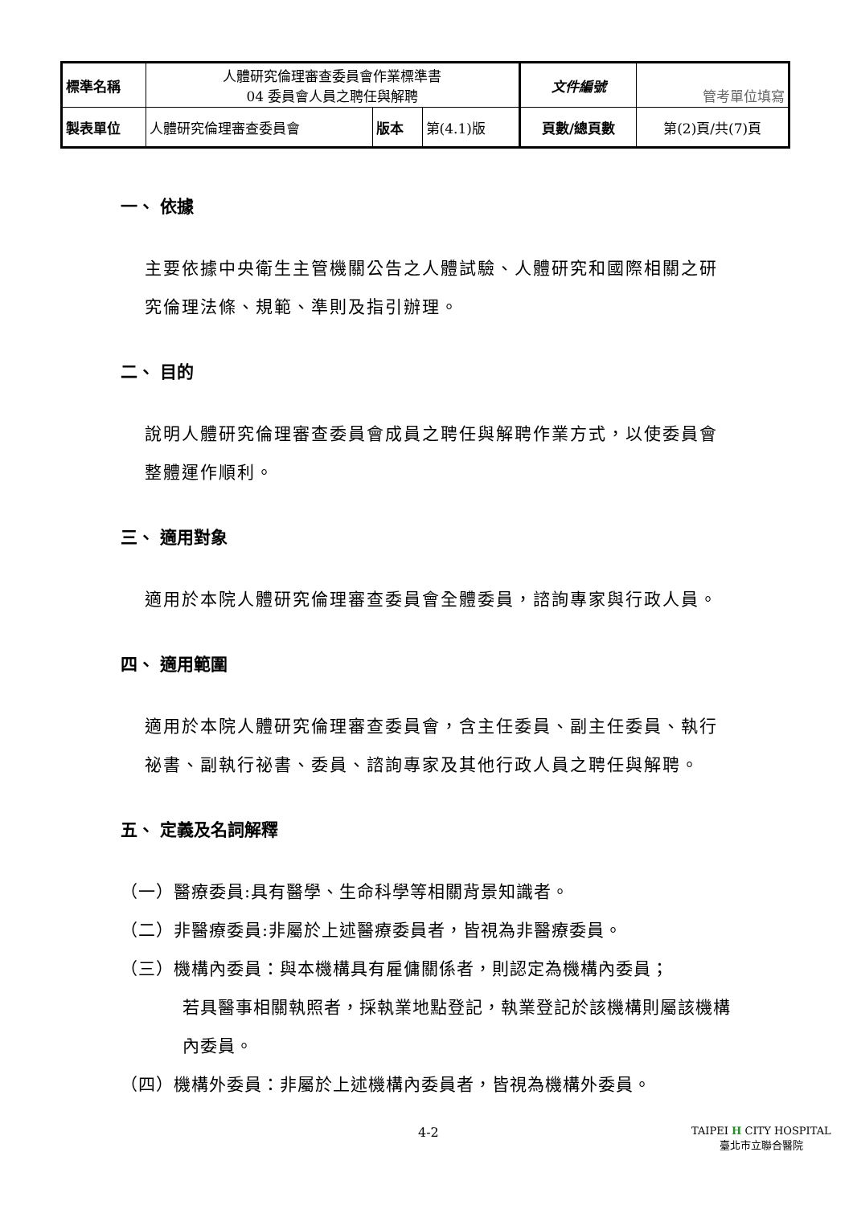| 標準名稱 | 人體研究倫理審查委員會作業標準書 04 委員會人員之聘任與解聘 | | | 文件編號 | 管考單位填寫 |
| 製表單位 | 人體研究倫理審查委員會 | 版本 | 第(4.1)版 | 頁數/總頁數 | 第(2)頁/共(7)頁 |
一、 依據
主要依據中央衛生主管機關公告之人體試驗、人體研究和國際相關之研究倫理法條、規範、準則及指引辦理。
二、 目的
說明人體研究倫理審查委員會成員之聘任與解聘作業方式，以使委員會整體運作順利。
三、 適用對象
適用於本院人體研究倫理審查委員會全體委員，諮詢專家與行政人員。
四、 適用範圍
適用於本院人體研究倫理審查委員會，含主任委員、副主任委員、執行祕書、副執行祕書、委員、諮詢專家及其他行政人員之聘任與解聘。
五、 定義及名詞解釋
（一）醫療委員:具有醫學、生命科學等相關背景知識者。
（二）非醫療委員:非屬於上述醫療委員者，皆視為非醫療委員。
（三）機構內委員：與本機構具有雇傭關係者，則認定為機構內委員；
若具醫事相關執照者，採執業地點登記，執業登記於該機構則屬該機構內委員。
（四）機構外委員：非屬於上述機構內委員者，皆視為機構外委員。
4-2 TAIPEI H CITY HOSPITAL
臺北市立聯合醫院